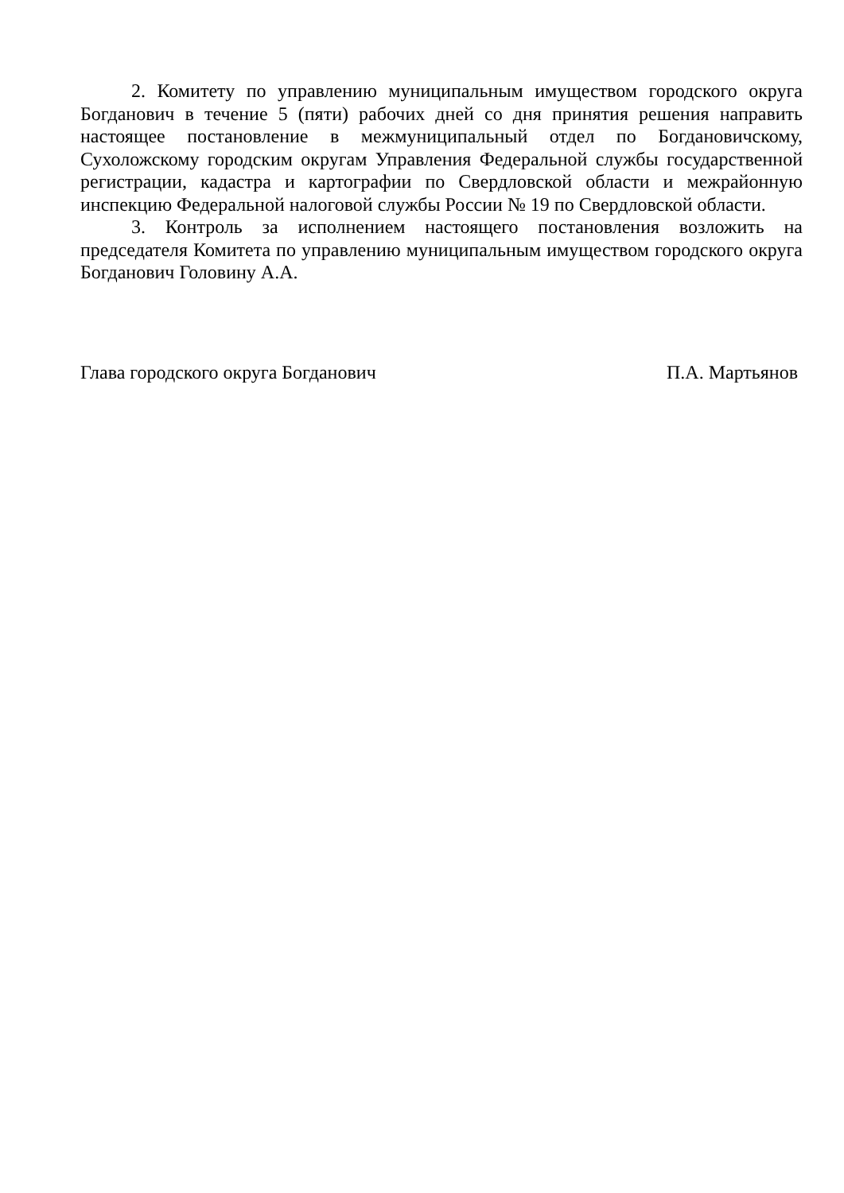2. Комитету по управлению муниципальным имуществом городского округа Богданович в течение 5 (пяти) рабочих дней со дня принятия решения направить настоящее постановление в межмуниципальный отдел по Богдановичскому, Сухоложскому городским округам Управления Федеральной службы государственной регистрации, кадастра и картографии по Свердловской области и межрайонную инспекцию Федеральной налоговой службы России № 19 по Свердловской области.
3. Контроль за исполнением настоящего постановления возложить на председателя Комитета по управлению муниципальным имуществом городского округа Богданович Головину А.А.
Глава городского округа Богданович П.А. Мартьянов